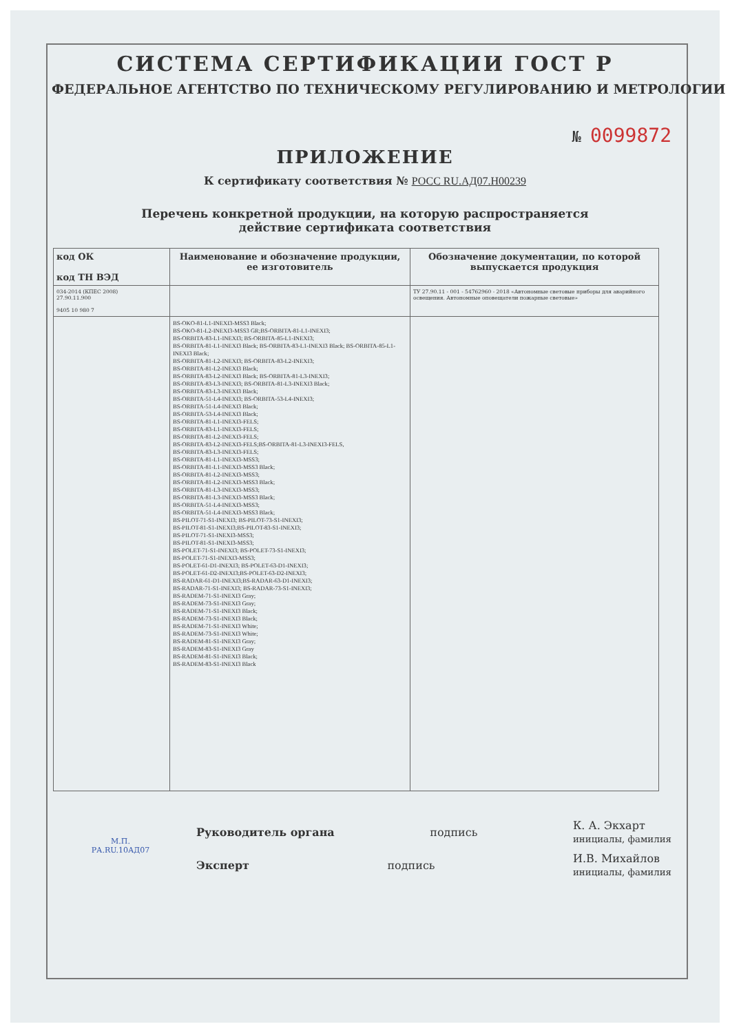СИСТЕМА СЕРТИФИКАЦИИ ГОСТ Р
ФЕДЕРАЛЬНОЕ АГЕНТСТВО ПО ТЕХНИЧЕСКОМУ РЕГУЛИРОВАНИЮ И МЕТРОЛОГИИ
№ 0099872
ПРИЛОЖЕНИЕ
К сертификату соответствия № РОСС RU.АД07.Н00239
Перечень конкретной продукции, на которую распространяется
действие сертификата соответствия
| код ОК код ТН ВЭД | Наименование и обозначение продукции, ее изготовитель | Обозначение документации, по которой выпускается продукция |
| --- | --- | --- |
| 034-2014 (КПЕС 2008) 27.90.11.900 9405 10 980 7 | | ТУ 27.90.11 - 001 - 54762960 - 2018 «Автономные световые приборы для аварийного освещения. Автономные оповещатели пожарные световые» |
| | BS-OKO-81-L1-INEXI3-MSS3 Black; BS-OKO-81-L2-INEXI3-MSS3 GR;BS-ORBITA-81-L1-INEXI3; BS-ORBITA-83-L1-INEXI3; BS-ORBITA-85-L1-INEXI3; BS-ORBITA-81-L1-INEXI3 Black; BS-ORBITA-83-L1-INEXI3 Black; BS-ORBITA-85-L1-INEXI3 Black; BS-ORBITA-81-L2-INEXI3; BS-ORBITA-83-L2-INEXI3; BS-ORBITA-81-L2-INEXI3 Black; BS-ORBITA-83-L2-INEXI3 Black; BS-ORBITA-81-L3-INEXI3; BS-ORBITA-83-L3-INEXI3; BS-ORBITA-81-L3-INEXI3 Black; BS-ORBITA-83-L3-INEXI3 Black; BS-ORBITA-51-L4-INEXI3; BS-ORBITA-53-L4-INEXI3; BS-ORBITA-51-L4-INEXI3 Black; BS-ORBITA-53-L4-INEXI3 Black; BS-ORBITA-81-L1-INEXI3-FELS; BS-ORBITA-83-L1-INEXI3-FELS; BS-ORBITA-81-L2-INEXI3-FELS; BS-ORBITA-83-L2-INEXI3-FELS;BS-ORBITA-81-L3-INEXI3-FELS, BS-ORBITA-83-L3-INEXI3-FELS; BS-ORBITA-81-L1-INEXI3-MSS3; BS-ORBITA-81-L1-INEXI3-MSS3 Black; BS-ORBITA-81-L2-INEXI3-MSS3; BS-ORBITA-81-L2-INEXI3-MSS3 Black; BS-ORBITA-81-L3-INEXI3-MSS3; BS-ORBITA-81-L3-INEXI3-MSS3 Black; BS-ORBITA-51-L4-INEXI3-MSS3; BS-ORBITA-51-L4-INEXI3-MSS3 Black; BS-PILOT-71-S1-INEXI3; BS-PILOT-73-S1-INEXI3; BS-PILOT-81-S1-INEXI3;BS-PILOT-83-S1-INEXI3; BS-PILOT-71-S1-INEXI3-MSS3; BS-PILOT-81-S1-INEXI3-MSS3; BS-POLET-71-S1-INEXI3; BS-POLET-73-S1-INEXI3; BS-POLET-71-S1-INEXI3-MSS3; BS-POLET-61-D1-INEXI3; BS-POLET-63-D1-INEXI3; BS-POLET-61-D2-INEXI3;BS-POLET-63-D2-INEXI3; BS-RADAR-61-D1-INEXI3;BS-RADAR-63-D1-INEXI3; BS-RADAR-71-S1-INEXI3; BS-RADAR-73-S1-INEXI3; BS-RADEM-71-S1-INEXI3 Gray; BS-RADEM-73-S1-INEXI3 Gray; BS-RADEM-71-S1-INEXI3 Black; BS-RADEM-73-S1-INEXI3 Black; BS-RADEM-71-S1-INEXI3 White; BS-RADEM-73-S1-INEXI3 White; BS-RADEM-81-S1-INEXI3 Gray; BS-RADEM-83-S1-INEXI3 Gray BS-RADEM-81-S1-INEXI3 Black; BS-RADEM-83-S1-INEXI3 Black | |
Руководитель органа подпись К. А. Экхарт
инициалы, фамилия
Эксперт подпись И.В. Михайлов
инициалы, фамилия
М.П.
РА.RU.10АД07